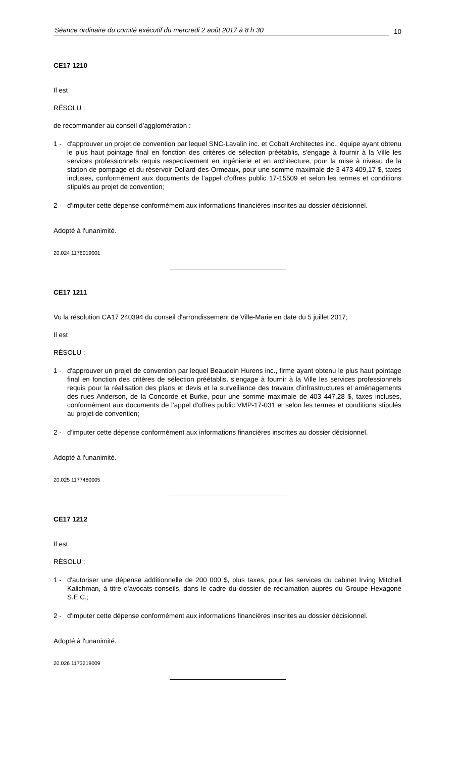Séance ordinaire du comité exécutif du mercredi 2 août 2017 à 8 h 30 10
CE17 1210
Il est
RÉSOLU :
de recommander au conseil d’agglomération :
1 - d'approuver un projet de convention par lequel SNC-Lavalin inc. et Cobalt Architectes inc., équipe ayant obtenu le plus haut pointage final en fonction des critères de sélection préétablis, s'engage à fournir à la Ville les services professionnels requis respectivement en ingénierie et en architecture, pour la mise à niveau de la station de pompage et du réservoir Dollard-des-Ormeaux, pour une somme maximale de 3 473 409,17 $, taxes incluses, conformément aux documents de l'appel d'offres public 17-15509 et selon les termes et conditions stipulés au projet de convention;
2 - d'imputer cette dépense conformément aux informations financières inscrites au dossier décisionnel.
Adopté à l'unanimité.
20.024 1176019001
CE17 1211
Vu la résolution CA17 240394 du conseil d'arrondissement de Ville-Marie en date du 5 juillet 2017;
Il est
RÉSOLU :
1 - d'approuver un projet de convention par lequel Beaudoin Hurens inc., firme ayant obtenu le plus haut pointage final en fonction des critères de sélection préétablis, s’engage à fournir à la Ville les services professionnels requis pour la réalisation des plans et devis et la surveillance des travaux d'infrastructures et aménagements des rues Anderson, de la Concorde et Burke, pour une somme maximale de 403 447,28 $, taxes incluses, conformément aux documents de l’appel d'offres public VMP-17-031 et selon les termes et conditions stipulés au projet de convention;
2 - d’imputer cette dépense conformément aux informations financières inscrites au dossier décisionnel.
Adopté à l'unanimité.
20.025 1177480005
CE17 1212
Il est
RÉSOLU :
1 - d'autoriser une dépense additionnelle de 200 000 $, plus taxes, pour les services du cabinet Irving Mitchell Kalichman, à titre d'avocats-conseils, dans le cadre du dossier de réclamation auprès du Groupe Hexagone S.E.C.;
2 - d'imputer cette dépense conformément aux informations financières inscrites au dossier décisionnel.
Adopté à l'unanimité.
20.026 1173219009